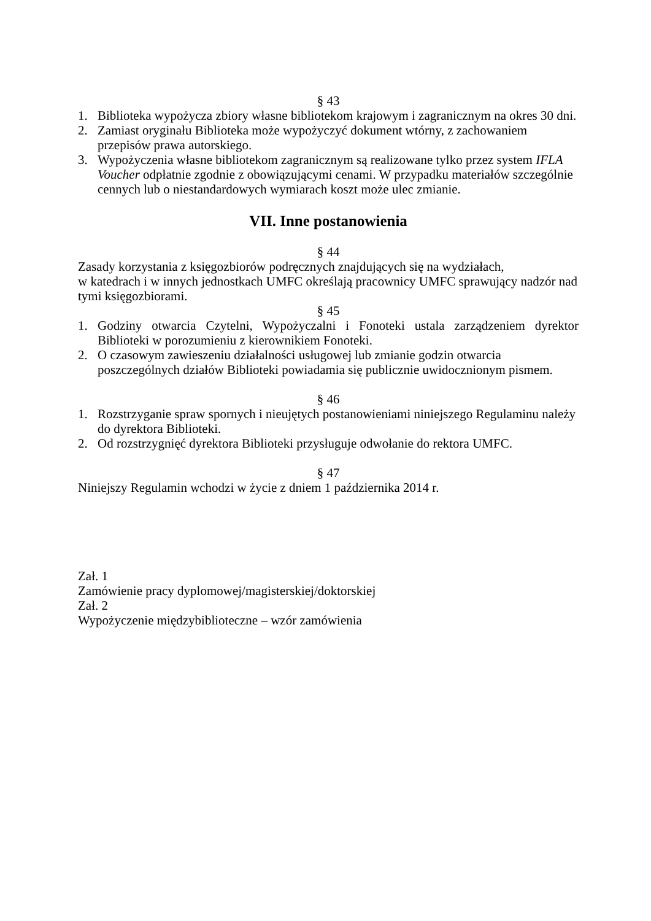§ 43
1. Biblioteka wypożycza zbiory własne bibliotekom krajowym i zagranicznym na okres 30 dni.
2. Zamiast oryginału Biblioteka może wypożyczyć dokument wtórny, z zachowaniem przepisów prawa autorskiego.
3. Wypożyczenia własne bibliotekom zagranicznym są realizowane tylko przez system IFLA Voucher odpłatnie zgodnie z obowiązującymi cenami. W przypadku materiałów szczególnie cennych lub o niestandardowych wymiarach koszt może ulec zmianie.
VII. Inne postanowienia
§ 44
Zasady korzystania z księgozbiorów podręcznych znajdujących się na wydziałach,
w katedrach i w innych jednostkach UMFC określają pracownicy UMFC sprawujący nadzór nad tymi księgozbiorami.
§ 45
1. Godziny otwarcia Czytelni, Wypożyczalni i Fonoteki ustala zarządzeniem dyrektor Biblioteki w porozumieniu z kierownikiem Fonoteki.
2. O czasowym zawieszeniu działalności usługowej lub zmianie godzin otwarcia poszczególnych działów Biblioteki powiadamia się publicznie uwidocznionym pismem.
§ 46
1. Rozstrzyganie spraw spornych i nieujętych postanowieniami niniejszego Regulaminu należy do dyrektora Biblioteki.
2. Od rozstrzygnięć dyrektora Biblioteki przysługuje odwołanie do rektora UMFC.
§ 47
Niniejszy Regulamin wchodzi w życie z dniem 1 października 2014 r.
Zał. 1
Zamówienie pracy dyplomowej/magisterskiej/doktorskiej
Zał. 2
Wypożyczenie międzybiblioteczne – wzór zamówienia